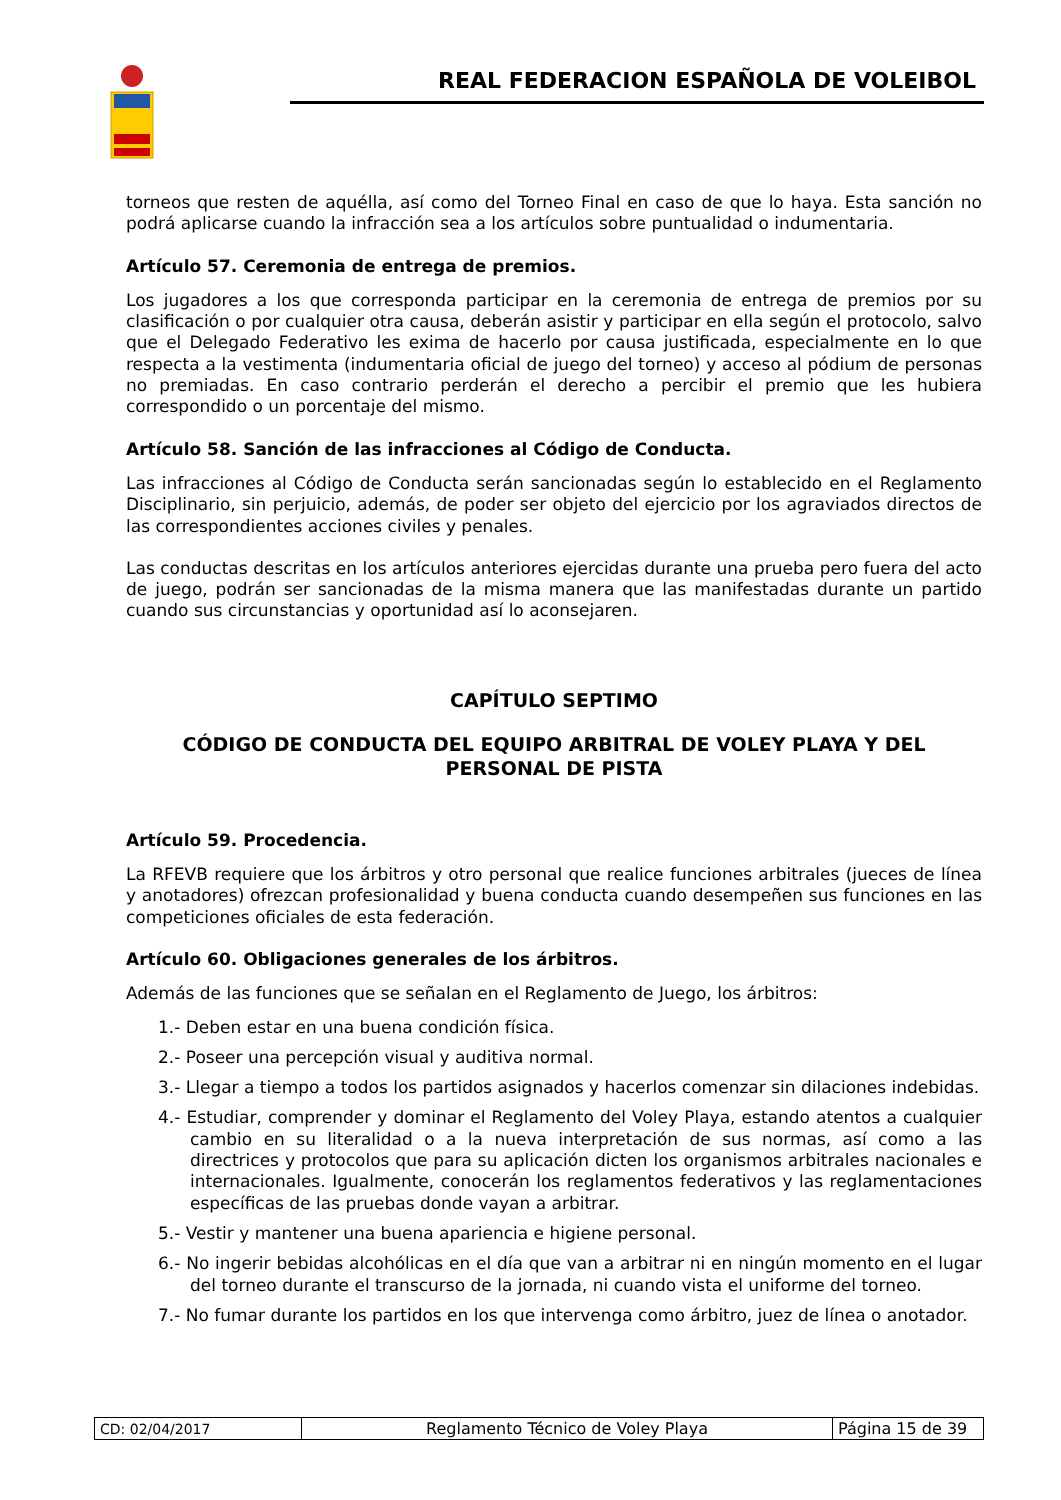REAL FEDERACION ESPAÑOLA DE VOLEIBOL
torneos que resten de aquélla, así como del Torneo Final en caso de que lo haya. Esta sanción no podrá aplicarse cuando la infracción sea a los artículos sobre puntualidad o indumentaria.
Artículo 57. Ceremonia de entrega de premios.
Los jugadores a los que corresponda participar en la ceremonia de entrega de premios por su clasificación o por cualquier otra causa, deberán asistir y participar en ella según el protocolo, salvo que el Delegado Federativo les exima de hacerlo por causa justificada, especialmente en lo que respecta a la vestimenta (indumentaria oficial de juego del torneo) y acceso al pódium de personas no premiadas. En caso contrario perderán el derecho a percibir el premio que les hubiera correspondido o un porcentaje del mismo.
Artículo 58. Sanción de las infracciones al Código de Conducta.
Las infracciones al Código de Conducta serán sancionadas según lo establecido en el Reglamento Disciplinario, sin perjuicio, además, de poder ser objeto del ejercicio por los agraviados directos de las correspondientes acciones civiles y penales.
Las conductas descritas en los artículos anteriores ejercidas durante una prueba pero fuera del acto de juego, podrán ser sancionadas de la misma manera que las manifestadas durante un partido cuando sus circunstancias y oportunidad así lo aconsejaren.
CAPÍTULO SEPTIMO
CÓDIGO DE CONDUCTA DEL EQUIPO ARBITRAL DE VOLEY PLAYA Y DEL PERSONAL DE PISTA
Artículo 59. Procedencia.
La RFEVB requiere que los árbitros y otro personal que realice funciones arbitrales (jueces de línea y anotadores) ofrezcan profesionalidad y buena conducta cuando desempeñen sus funciones en las competiciones oficiales de esta federación.
Artículo 60. Obligaciones generales de los árbitros.
Además de las funciones que se señalan en el Reglamento de Juego, los árbitros:
1.- Deben estar en una buena condición física.
2.- Poseer una percepción visual y auditiva normal.
3.- Llegar a tiempo a todos los partidos asignados y hacerlos comenzar sin dilaciones indebidas.
4.- Estudiar, comprender y dominar el Reglamento del Voley Playa, estando atentos a cualquier cambio en su literalidad o a la nueva interpretación de sus normas, así como a las directrices y protocolos que para su aplicación dicten los organismos arbitrales nacionales e internacionales. Igualmente, conocerán los reglamentos federativos y las reglamentaciones específicas de las pruebas donde vayan a arbitrar.
5.- Vestir y mantener una buena apariencia e higiene personal.
6.- No ingerir bebidas alcohólicas en el día que van a arbitrar ni en ningún momento en el lugar del torneo durante el transcurso de la jornada, ni cuando vista el uniforme del torneo.
7.- No fumar durante los partidos en los que intervenga como árbitro, juez de línea o anotador.
| CD: 02/04/2017 | Reglamento Técnico de Voley Playa | Página 15 de 39 |